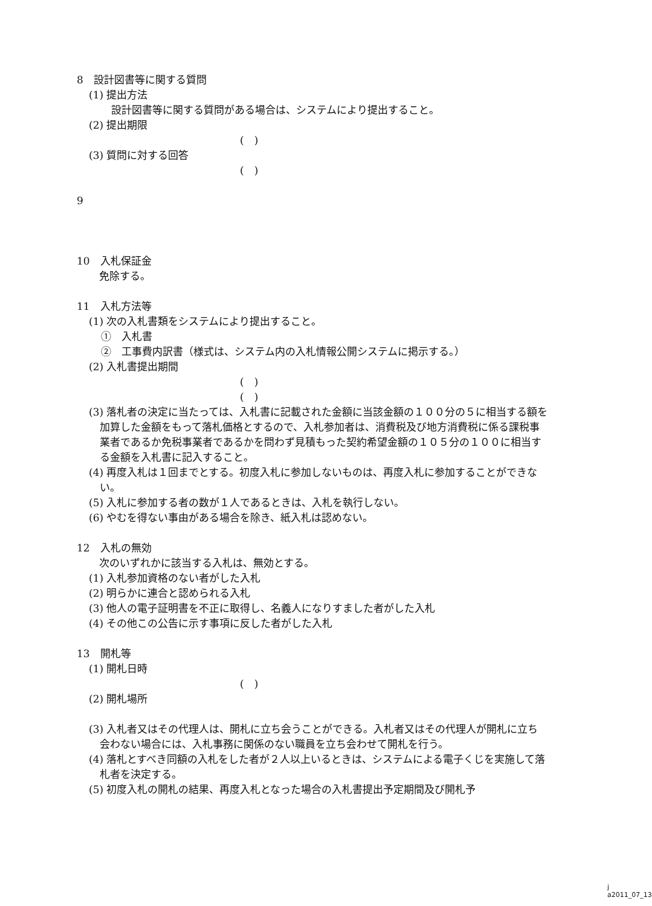8　設計図書等に関する質問
(1) 提出方法
　設計図書等に関する質問がある場合は、システムにより提出すること。
(2) 提出期限
(　)
(3) 質問に対する回答
(　)
9
10　入札保証金
　免除する。
11　入札方法等
(1) 次の入札書類をシステムにより提出すること。
①　入札書
②　工事費内訳書（様式は、システム内の入札情報公開システムに掲示する。）
(2) 入札書提出期間
(　)
(　)
(3) 落札者の決定に当たっては、入札書に記載された金額に当該金額の１００分の５に相当する額を加算した金額をもって落札価格とするので、入札参加者は、消費税及び地方消費税に係る課税事業者であるか免税事業者であるかを問わず見積もった契約希望金額の１０５分の１００に相当する金額を入札書に記入すること。
(4) 再度入札は１回までとする。初度入札に参加しないものは、再度入札に参加することができない。
(5) 入札に参加する者の数が１人であるときは、入札を執行しない。
(6) やむを得ない事由がある場合を除き、紙入札は認めない。
12　入札の無効
　次のいずれかに該当する入札は、無効とする。
(1) 入札参加資格のない者がした入札
(2) 明らかに連合と認められる入札
(3) 他人の電子証明書を不正に取得し、名義人になりすました者がした入札
(4) その他この公告に示す事項に反した者がした入札
13　開札等
(1) 開札日時
(　)
(2) 開札場所
(3) 入札者又はその代理人は、開札に立ち会うことができる。入札者又はその代理人が開札に立ち会わない場合には、入札事務に関係のない職員を立ち会わせて開札を行う。
(4) 落札とすべき同額の入札をした者が２人以上いるときは、システムによる電子くじを実施して落札者を決定する。
(5) 初度入札の開札の結果、再度入札となった場合の入札書提出予定期間及び開札予
j a2011_07_13